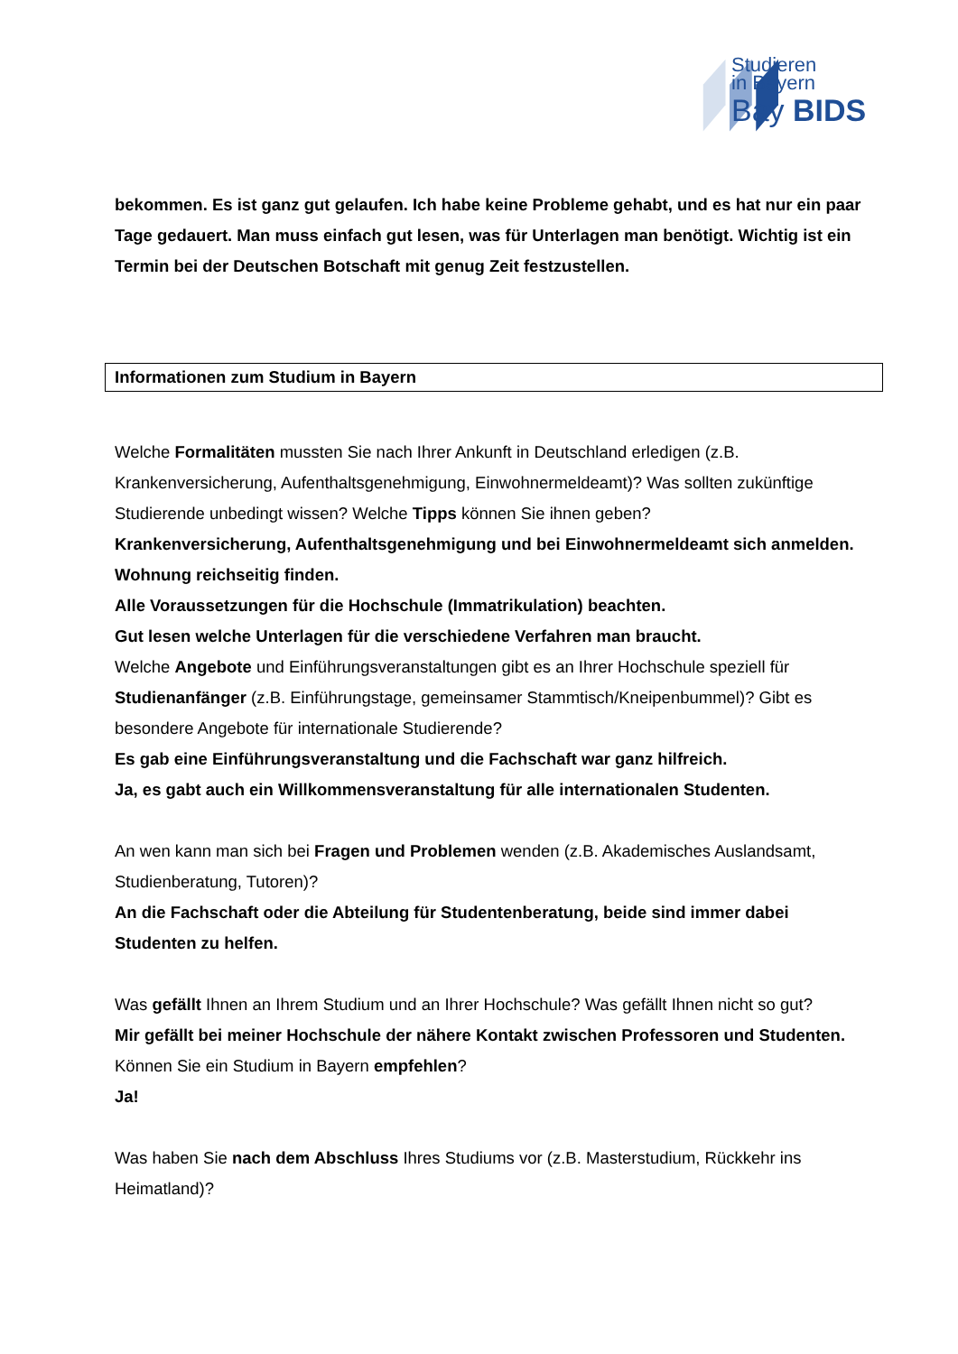Studieren
in Bayern
Bay BIDS
bekommen. Es ist ganz gut gelaufen. Ich habe keine Probleme gehabt, und es hat nur ein paar Tage gedauert. Man muss einfach gut lesen, was für Unterlagen man benötigt. Wichtig ist ein Termin bei der Deutschen Botschaft mit genug Zeit festzustellen.
Informationen zum Studium in Bayern
Welche Formalitäten mussten Sie nach Ihrer Ankunft in Deutschland erledigen (z.B. Krankenversicherung, Aufenthaltsgenehmigung, Einwohnermeldeamt)? Was sollten zukünftige Studierende unbedingt wissen? Welche Tipps können Sie ihnen geben?
Krankenversicherung, Aufenthaltsgenehmigung und bei Einwohnermeldeamt sich anmelden.
Wohnung reichseitig finden.
Alle Voraussetzungen für die Hochschule (Immatrikulation) beachten.
Gut lesen welche Unterlagen für die verschiedene Verfahren man braucht.
Welche Angebote und Einführungsveranstaltungen gibt es an Ihrer Hochschule speziell für Studienanfänger (z.B. Einführungstage, gemeinsamer Stammtisch/Kneipenbummel)? Gibt es besondere Angebote für internationale Studierende?
Es gab eine Einführungsveranstaltung und die Fachschaft war ganz hilfreich.
Ja, es gabt auch ein Willkommensveranstaltung für alle internationalen Studenten.
An wen kann man sich bei Fragen und Problemen wenden (z.B. Akademisches Auslandsamt, Studienberatung, Tutoren)?
An die Fachschaft oder die Abteilung für Studentenberatung, beide sind immer dabei Studenten zu helfen.
Was gefällt Ihnen an Ihrem Studium und an Ihrer Hochschule? Was gefällt Ihnen nicht so gut?
Mir gefällt bei meiner Hochschule der nähere Kontakt zwischen Professoren und Studenten.
Können Sie ein Studium in Bayern empfehlen?
Ja!
Was haben Sie nach dem Abschluss Ihres Studiums vor (z.B. Masterstudium, Rückkehr ins Heimatland)?